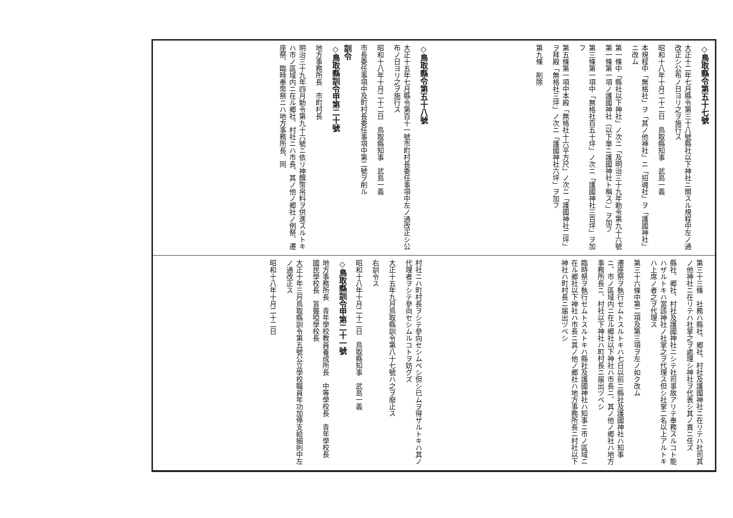◇鳥取縣令第五十七號
大正十二年七月縣令第三十八號縣社以下神社ニ關スル規程中左ノ通改正シ公布ノ日ヨリ之ヲ施行ス
昭和十八年十月二十二日　鳥取縣知事　武島一義
本規程中「無格社」ヲ「其ノ他神社」ニ「招魂社」ヲ「護國神社」ニ改ム
第一條中「縣社以下神社」ノ次ニ「及明治三十九年勅令第九十六號第一條第一項ノ護國神社（以下單ニ護國神社ト稱ス）」ヲ加フ
第三條第一項中「無格社百五十坪」ノ次ニ「護國神社三百坪」ヲ加フ
第五條第一項中本殿「無格社十六平方尺」ノ次ニ「護國神社二坪」ヲ拜殿「無格社三坪」ノ次ニ「護國神社六坪」ヲ加フ
第九條　削除
第三十三條　社務ハ縣社、郷社、村社及護國神社ニ在リテハ社司其ノ他神社ニ在リテハ社掌之ヲ處理シ神社ヲ代表シ其ノ責ニ任ズ
縣社、郷社、村社及護國神社ニシテ社司事故アリテ奉務スルコト能ハザルトキハ當該神社ノ社掌之ヲ代理ス但シ社掌二名以上アルトキハ上席ノ者之ヲ代理ス
第三十六條中第二項及第三項ヲ左ノ如ク改ム
遷座祭ヲ執行セムトスルトキハ七日以前ニ縣社及護國神社ハ知事ニ、市ノ區域内ニ在ル郷社以下神社ハ市長ニ、其ノ他ノ郷社ハ地方事務所長ニ、村社以下神社ハ町村長ニ届出ヅベシ
臨時祭ヲ執行セムトスルトキハ縣社及護國神社ハ知事ニ市ノ區域ニ在ル郷社以下神社ハ市長ニ其ノ他ノ郷社ハ地方事務所長ニ村社以下神社ハ町村長ニ届出ヅベシ
◇鳥取縣令第五十八號
大正十五年七月縣令第百十一號市町村長委任事項中左ノ通改正シ公布ノ日ヨリ之ヲ施行ス
昭和十八年十月二十二日　鳥取縣知事　武島一義
市長委任事項中及町村長委任事項中第二號ヲ削ル
訓令
◇鳥取縣訓令甲第二十號
地方事務所長　市町村長
明治三十九年四月勅令第九十六號ニ依リ神饌幣帛料ヲ供進スルトキハ市ノ區域内ニ在ル郷社、村社ニハ市長、其ノ他ノ郷社ノ例祭、遷座祭、臨時奉幣祭ニハ地方事務所長、同
村社ニハ町村長ヲシテ參向セシムベシ但シ已ムヲ得ザルトキハ其ノ代理者ヲシテ參向セシムルコトヲ妨グズ
大正十五年九月鳥取縣訓令第八十七號ハ之ヲ廢止ス
右訓令ス
昭和十八年十月二十二日　鳥取縣知事　武島一義
◇鳥取縣訓令甲第二十一號
地方事務所長　青年學校教員養成所長　中等學校長　青年學校長　國民學校長　盲聾啞學校長
大正十年三月鳥取縣訓令第五號公立學校職員年功加俸支給細則中左ノ通改正ス
昭和十八年十月二十二日